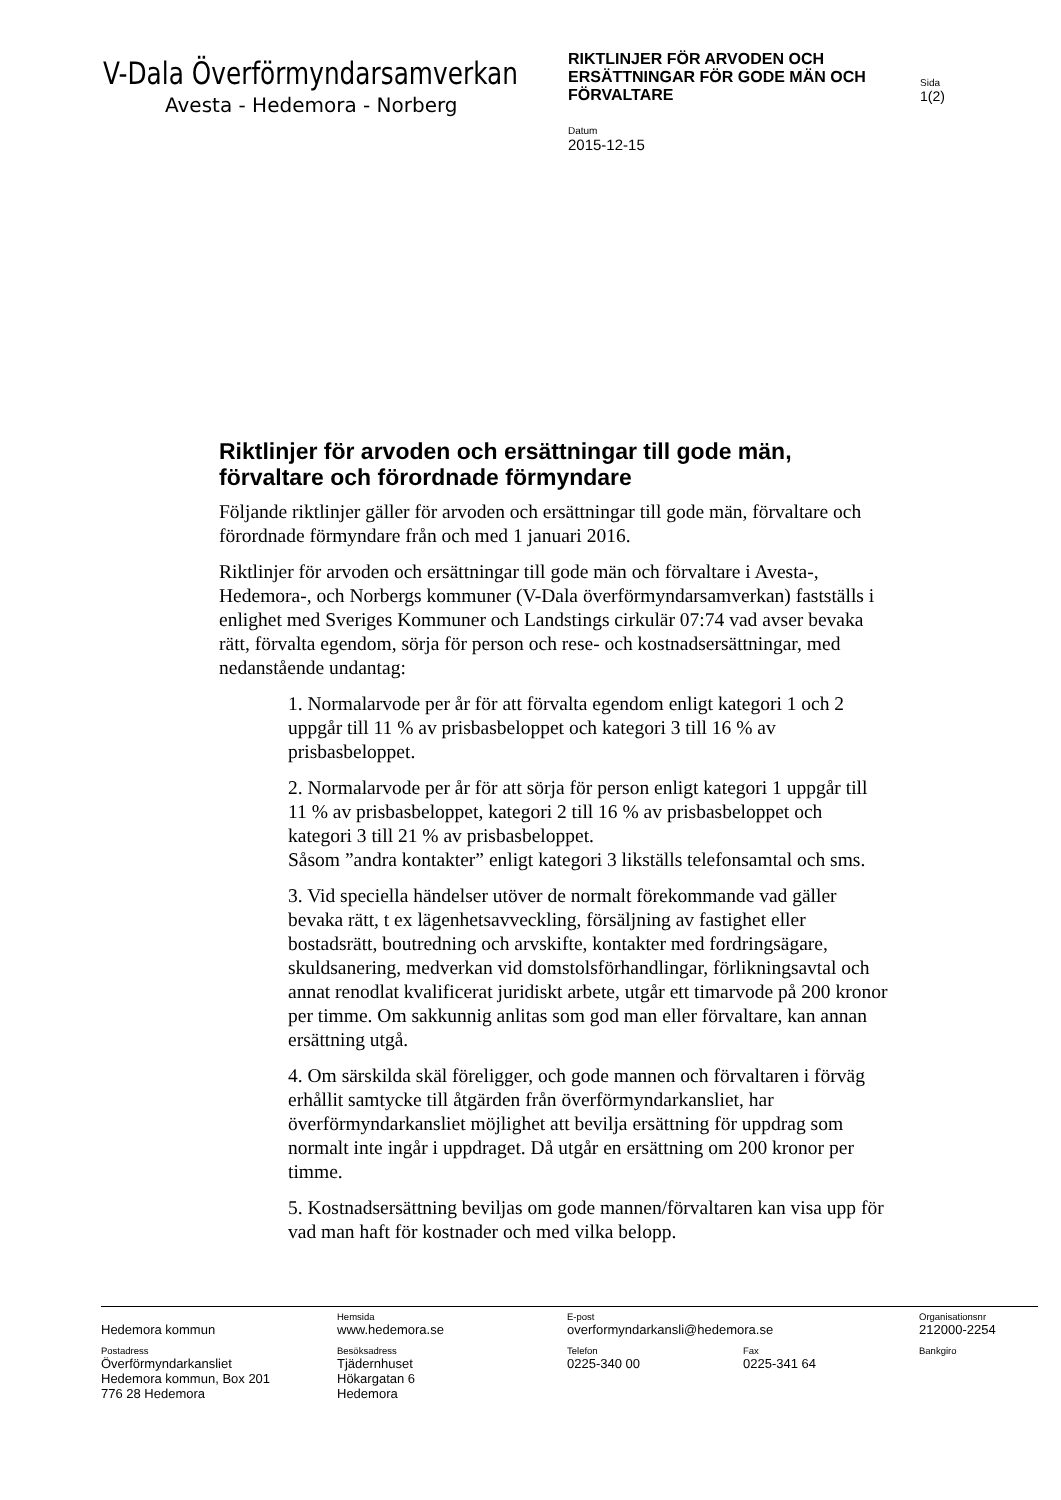V-Dala Överförmyndarsamverkan
Avesta - Hedemora - Norberg
RIKTLINJER FÖR ARVODEN OCH ERSÄTTNINGAR FÖR GODE MÄN OCH FÖRVALTARE
Sida
1(2)
Datum
2015-12-15
Riktlinjer för arvoden och ersättningar till gode män, förvaltare och förordnade förmyndare
Följande riktlinjer gäller för arvoden och ersättningar till gode män, förvaltare och förordnade förmyndare från och med 1 januari 2016.
Riktlinjer för arvoden och ersättningar till gode män och förvaltare i Avesta-, Hedemora-, och Norbergs kommuner (V-Dala överförmyndarsamverkan) fastställs i enlighet med Sveriges Kommuner och Landstings cirkulär 07:74 vad avser bevaka rätt, förvalta egendom, sörja för person och rese- och kostnadsersättningar, med nedanstående undantag:
1. Normalarvode per år för att förvalta egendom enligt kategori 1 och 2 uppgår till 11 % av prisbasbeloppet och kategori 3 till 16 % av prisbasbeloppet.
2. Normalarvode per år för att sörja för person enligt kategori 1 uppgår till 11 % av prisbasbeloppet, kategori 2 till 16 % av prisbasbeloppet och kategori 3 till 21 % av prisbasbeloppet.
Såsom ”andra kontakter” enligt kategori 3 likställs telefonsamtal och sms.
3. Vid speciella händelser utöver de normalt förekommande vad gäller bevaka rätt, t ex lägenhetsavveckling, försäljning av fastighet eller bostadsrätt, boutredning och arvskifte, kontakter med fordringsägare, skuldsanering, medverkan vid domstolsförhandlingar, förlikningsavtal och annat renodlat kvalificerat juridiskt arbete, utgår ett timarvode på 200 kronor per timme. Om sakkunnig anlitas som god man eller förvaltare, kan annan ersättning utgå.
4. Om särskilda skäl föreligger, och gode mannen och förvaltaren i förväg erhållit samtycke till åtgärden från överförmyndarkansliet, har överförmyndarkansliet möjlighet att bevilja ersättning för uppdrag som normalt inte ingår i uppdraget. Då utgår en ersättning om 200 kronor per timme.
5. Kostnadsersättning beviljas om gode mannen/förvaltaren kan visa upp för vad man haft för kostnader och med vilka belopp.
Hedemora kommun
Hemsida
www.hedemora.se
E-post
overformyndarkansli@hedemora.se
Organisationsnr
212000-2254
Postadress
Överförmyndarkansliet
Hedemora kommun, Box 201
776 28 Hedemora
Besöksadress
Tjädernhuset
Hökargatan 6
Hedemora
Telefon
0225-340 00
Fax
0225-341 64
Bankgiro